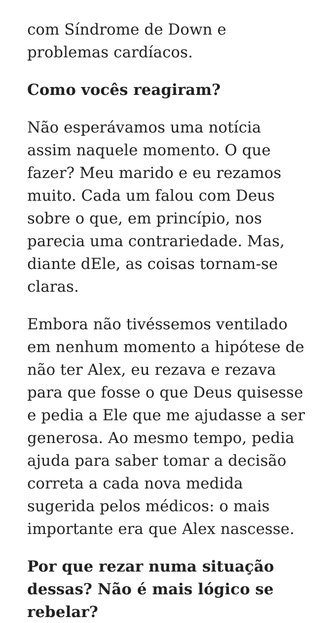com Síndrome de Down e problemas cardíacos.
Como vocês reagiram?
Não esperávamos uma notícia assim naquele momento. O que fazer? Meu marido e eu rezamos muito. Cada um falou com Deus sobre o que, em princípio, nos parecia uma contrariedade. Mas, diante dEle, as coisas tornam-se claras.
Embora não tivéssemos ventilado em nenhum momento a hipótese de não ter Alex, eu rezava e rezava para que fosse o que Deus quisesse e pedia a Ele que me ajudasse a ser generosa. Ao mesmo tempo, pedia ajuda para saber tomar a decisão correta a cada nova medida sugerida pelos médicos: o mais importante era que Alex nascesse.
Por que rezar numa situação dessas? Não é mais lógico se rebelar?